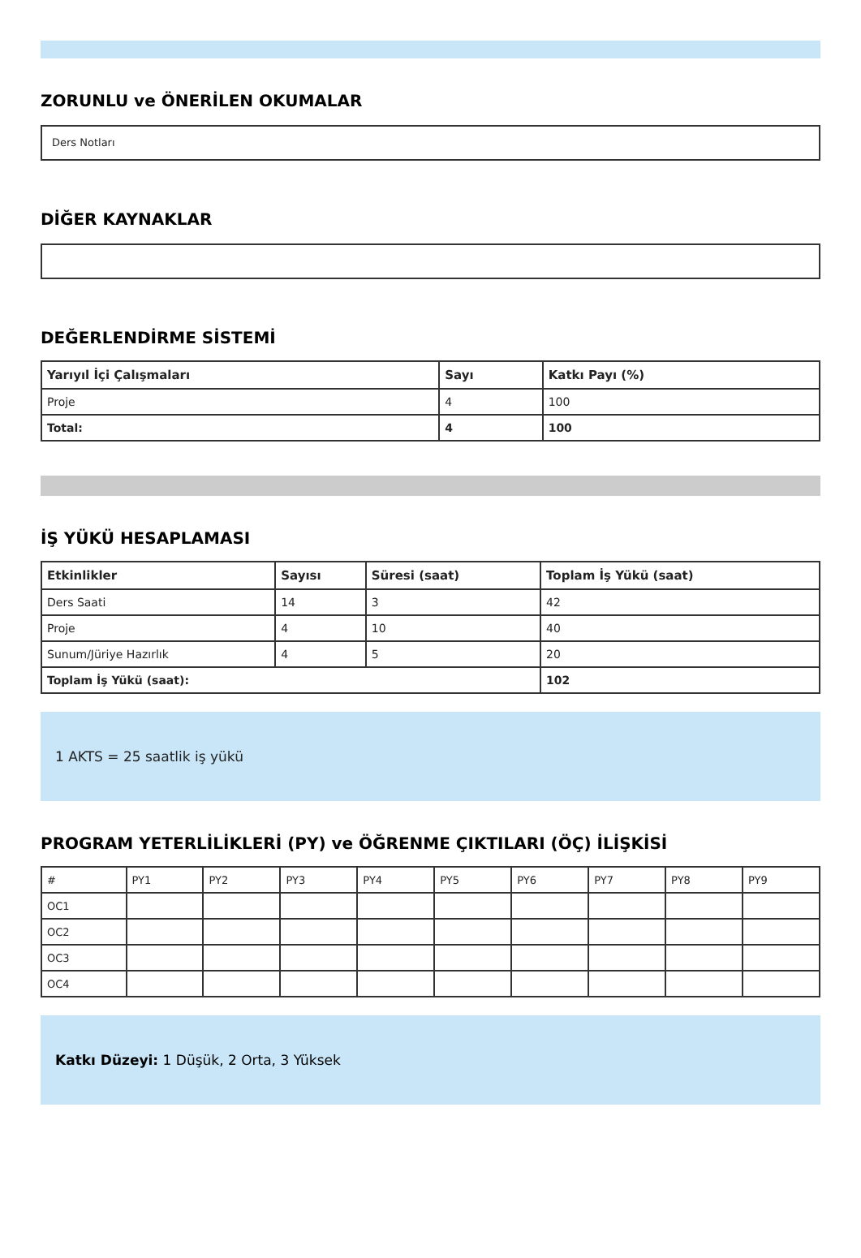ZORUNLU ve ÖNERİLEN OKUMALAR
Ders Notları
DİĞER KAYNAKLAR
DEĞERLENDİRME SİSTEMİ
| Yarıyıl İçi Çalışmaları | Sayı | Katkı Payı (%) |
| --- | --- | --- |
| Proje | 4 | 100 |
| Total: | 4 | 100 |
İŞ YÜKÜ HESAPLAMASI
| Etkinlikler | Sayısı | Süresi (saat) | Toplam İş Yükü (saat) |
| --- | --- | --- | --- |
| Ders Saati | 14 | 3 | 42 |
| Proje | 4 | 10 | 40 |
| Sunum/Jüriye Hazırlık | 4 | 5 | 20 |
| Toplam İş Yükü (saat): | | | 102 |
1 AKTS = 25 saatlik iş yükü
PROGRAM YETERLİLİKLERİ (PY) ve ÖĞRENME ÇIKTILARI (ÖÇ) İLİŞKİSİ
| # | PY1 | PY2 | PY3 | PY4 | PY5 | PY6 | PY7 | PY8 | PY9 |
| OC1 | | | | | | | | | |
| OC2 | | | | | | | | | |
| OC3 | | | | | | | | | |
| OC4 | | | | | | | | | |
Katkı Düzeyi: 1 Düşük, 2 Orta, 3 Yüksek